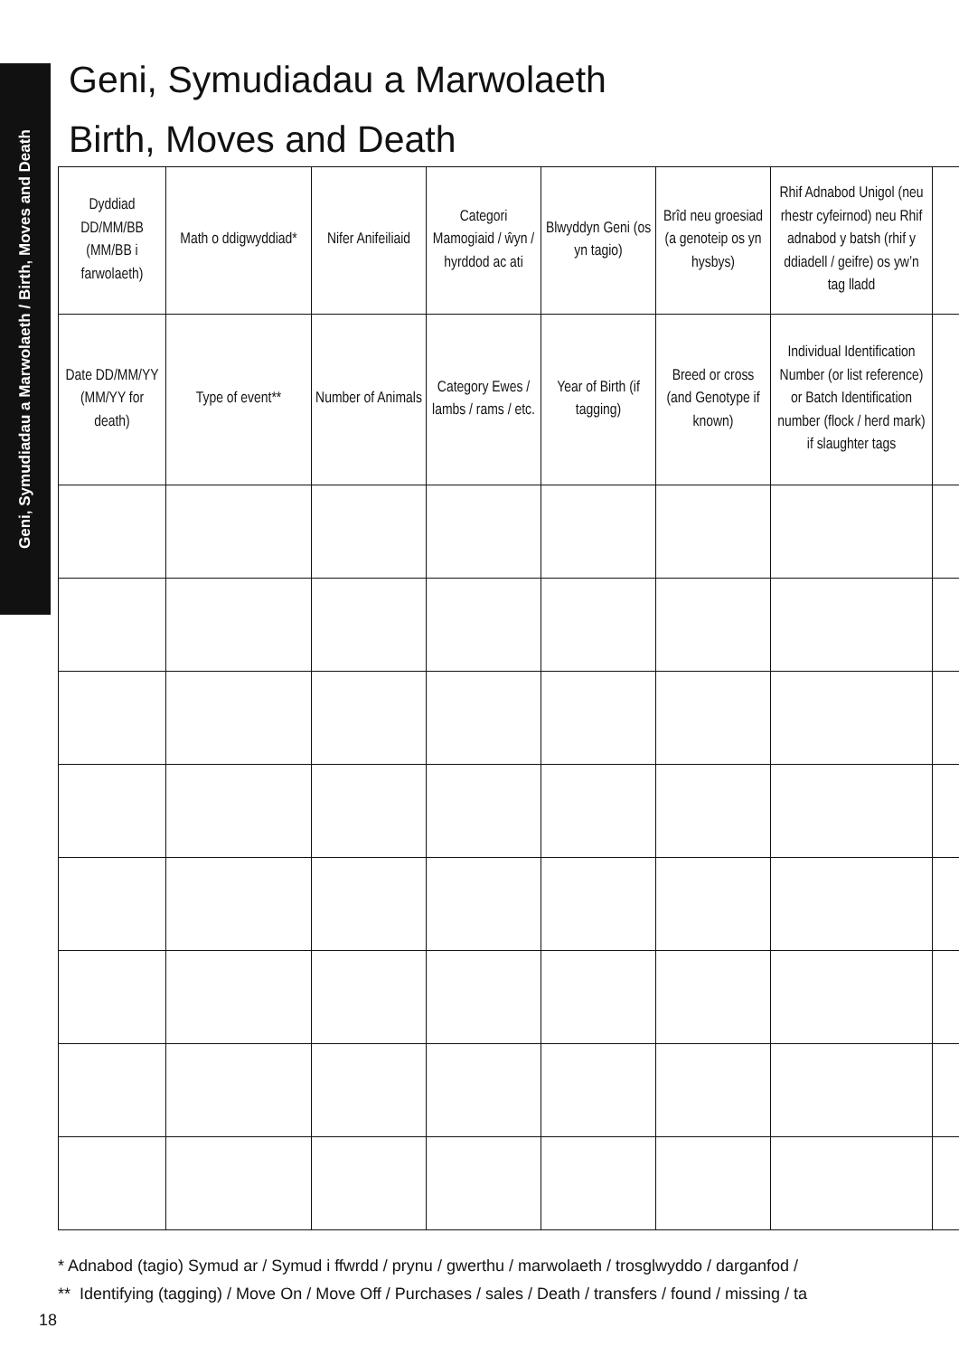Geni, Symudiadau a Marwolaeth / Birth, Moves and Death
Geni, Symudiadau a Marwolaeth
Birth, Moves and Death
| Dyddiad DD/MM/BB (MM/BB i farwolaeth) | Math o ddigwyddiad* | Nifer Anifeiliaid | Categori Mamogiaid / ŵyn / hyrddod ac ati | Blwyddyn Geni (os yn tagio) | Brîd neu groesiad (a genoteip os yn hysbys) | Rhif Adnabod Unigol (neu rhestr cyfeirnod) neu Rhif adnabod y batsh (rhif y ddiadell / geifre) os yw’n tag lladd | |
| Date DD/MM/YY (MM/YY for death) | Type of event** | Number of Animals | Category Ewes / lambs / rams / etc. | Year of Birth (if tagging) | Breed or cross (and Genotype if known) | Individual Identification Number (or list reference) or Batch Identification number (flock / herd mark) if slaughter tags | |
* Adnabod (tagio) Symud ar / Symud i ffwrdd / prynu / gwerthu / marwolaeth / trosglwyddo / darganfod /
** Identifying (tagging) / Move On / Move Off / Purchases / sales / Death / transfers / found / missing / ta
18